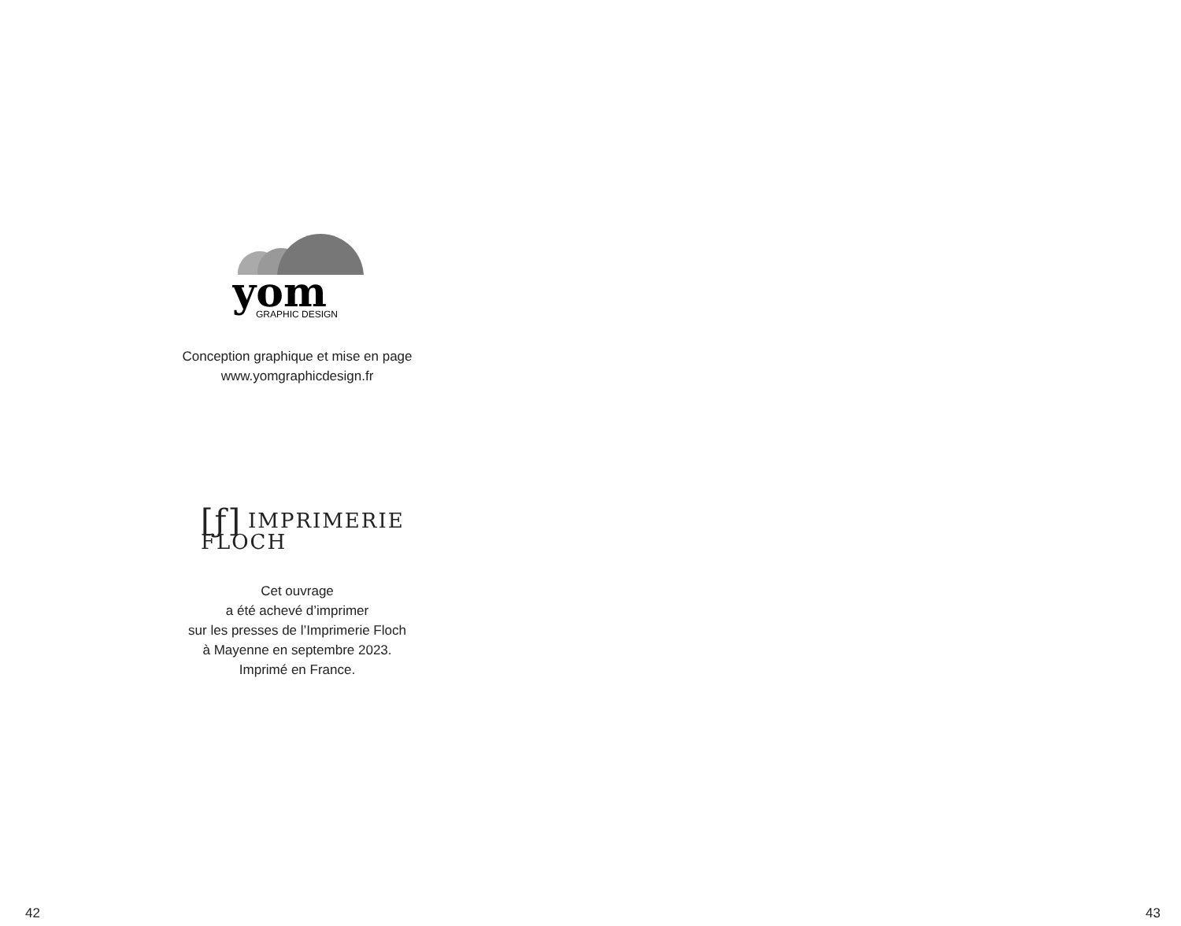yom
GRAPHIC DESIGN
Conception graphique et mise en page
www.yomgraphicdesign.fr
[ƒ] IMPRIMERIE
FLOCH
Cet ouvrage
a été achevé d’imprimer
sur les presses de l’Imprimerie Floch
à Mayenne en septembre 2023.
Imprimé en France.
42
43